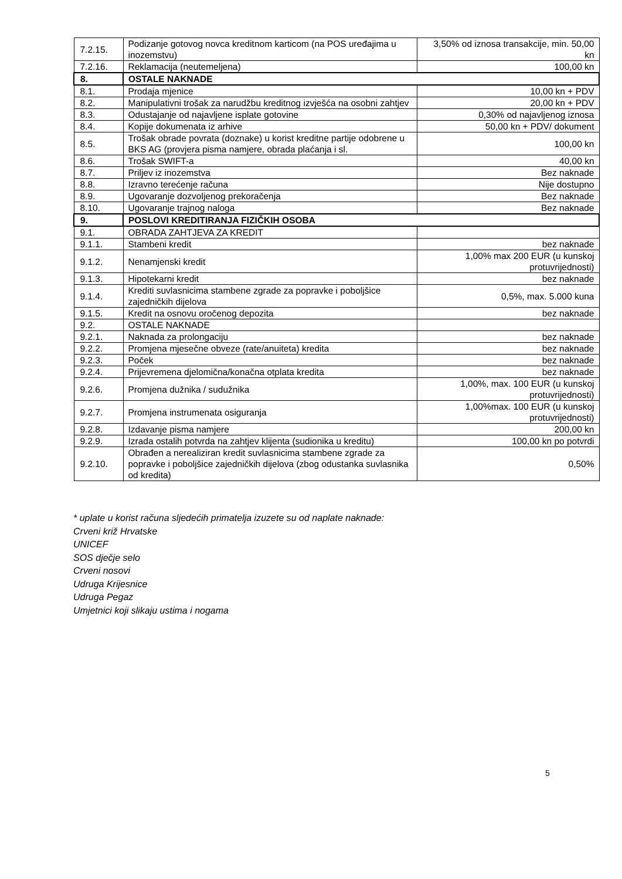| 7.2.15. | Podizanje gotovog novca kreditnom karticom (na POS uređajima u inozemstvu) | 3,50% od iznosa transakcije, min. 50,00 kn |
| 7.2.16. | Reklamacija (neutemeljena) | 100,00 kn |
| 8. | OSTALE NAKNADE | |
| 8.1. | Prodaja mjenice | 10,00 kn + PDV |
| 8.2. | Manipulativni trošak za narudžbu kreditnog izvješća na osobni zahtjev | 20,00 kn + PDV |
| 8.3. | Odustajanje od najavljene isplate gotovine | 0,30% od najavljenog iznosa |
| 8.4. | Kopije dokumenata iz arhive | 50,00 kn + PDV/ dokument |
| 8.5. | Trošak obrade povrata (doznake) u korist kreditne partije odobrene u BKS AG (provjera pisma namjere, obrada plaćanja i sl. | 100,00 kn |
| 8.6. | Trošak SWIFT-a | 40,00 kn |
| 8.7. | Priljev iz inozemstva | Bez naknade |
| 8.8. | Izravno terećenje računa | Nije dostupno |
| 8.9. | Ugovaranje dozvoljenog prekoračenja | Bez naknade |
| 8.10. | Ugovaranje trajnog naloga | Bez naknade |
| 9. | POSLOVI KREDITIRANJA FIZIČKIH OSOBA | |
| 9.1. | OBRADA ZAHTJEVA ZA KREDIT | |
| 9.1.1. | Stambeni kredit | bez naknade |
| 9.1.2. | Nenamjenski kredit | 1,00% max 200 EUR (u kunskoj protuvrijednosti) |
| 9.1.3. | Hipotekarni kredit | bez naknade |
| 9.1.4. | Krediti suvlasnicima stambene zgrade za popravke i poboljšice zajedničkih dijelova | 0,5%, max. 5.000 kuna |
| 9.1.5. | Kredit na osnovu oročenog depozita | bez naknade |
| 9.2. | OSTALE NAKNADE | |
| 9.2.1. | Naknada za prolongaciju | bez naknade |
| 9.2.2. | Promjena mjesečne obveze (rate/anuiteta) kredita | bez naknade |
| 9.2.3. | Poček | bez naknade |
| 9.2.4. | Prijevremena djelomična/konačna otplata kredita | bez naknade |
| 9.2.6. | Promjena dužnika / sudužnika | 1,00%, max. 100 EUR (u kunskoj protuvrijednosti) |
| 9.2.7. | Promjena instrumenata osiguranja | 1,00%max. 100 EUR (u kunskoj protuvrijednosti) |
| 9.2.8. | Izdavanje pisma namjere | 200,00 kn |
| 9.2.9. | Izrada ostalih potvrda na zahtjev klijenta (sudionika u kreditu) | 100,00 kn po potvrdi |
| 9.2.10. | Obrađen a nerealiziran kredit suvlasnicima stambene zgrade za popravke i poboljšice zajedničkih dijelova (zbog odustanka suvlasnika od kredita) | 0,50% |
* uplate u korist računa sljedećih primatelja izuzete su od naplate naknade:
Crveni križ Hrvatske
UNICEF
SOS dječje selo
Crveni nosovi
Udruga Krijesnice
Udruga Pegaz
Umjetnici koji slikaju ustima i nogama
5